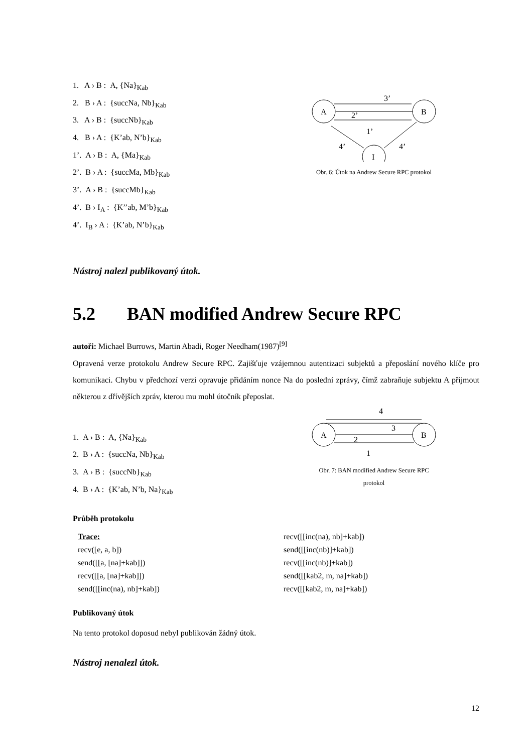1. A › B : A, {Na}<sub>Kab</sub>
2. B › A : {succNa, Nb}<sub>Kab</sub>
3. A › B : {succNb}<sub>Kab</sub>
4. B › A : {K’ab, N’b}<sub>Kab</sub>
1’. A › B : A, {Ma}<sub>Kab</sub>
2’. B › A : {succMa, Mb}<sub>Kab</sub>
3’. A › B : {succMb}<sub>Kab</sub>
4’. B › I<sub>A</sub> : {K’’ab, M’b}<sub>Kab</sub>
4’. I<sub>B</sub> › A : {K’ab, N’b}<sub>Kab</sub>
A
B
I
3’
2’
1’
4’
4’
Obr. 6: Útok na Andrew Secure RPC protokol
Nástroj nalezl publikovaný útok.
5.2 BAN modified Andrew Secure RPC
autoři: Michael Burrows, Martin Abadi, Roger Needham(1987)<sup>[9]</sup>
Opravená verze protokolu Andrew Secure RPC. Zajišťuje vzájemnou autentizaci subjektů a přeposlání nového klíče pro komunikaci. Chybu v předchozí verzi opravuje přidáním nonce Na do poslední zprávy, čímž zabraňuje subjektu A přijmout některou z dřívějších zpráv, kterou mu mohl útočník přeposlat.
1. A › B : A, {Na}<sub>Kab</sub>
2. B › A : {succNa, Nb}<sub>Kab</sub>
3. A › B : {succNb}<sub>Kab</sub>
4. B › A : {K’ab, N’b, Na}<sub>Kab</sub>
4
3
A
B
2
1
Obr. 7: BAN modified Andrew Secure RPC protokol
Průběh protokolu
Trace:
recv([e, a, b])
send([[a, [na]+kab]])
recv([[a, [na]+kab]])
send([[inc(na), nb]+kab])
recv([[inc(na), nb]+kab])
send([[inc(nb)]+kab])
recv([[inc(nb)]+kab])
send([[kab2, m, na]+kab])
recv([[kab2, m, na]+kab])
Publikovaný útok
Na tento protokol doposud nebyl publikován žádný útok.
Nástroj nenalezl útok.
12